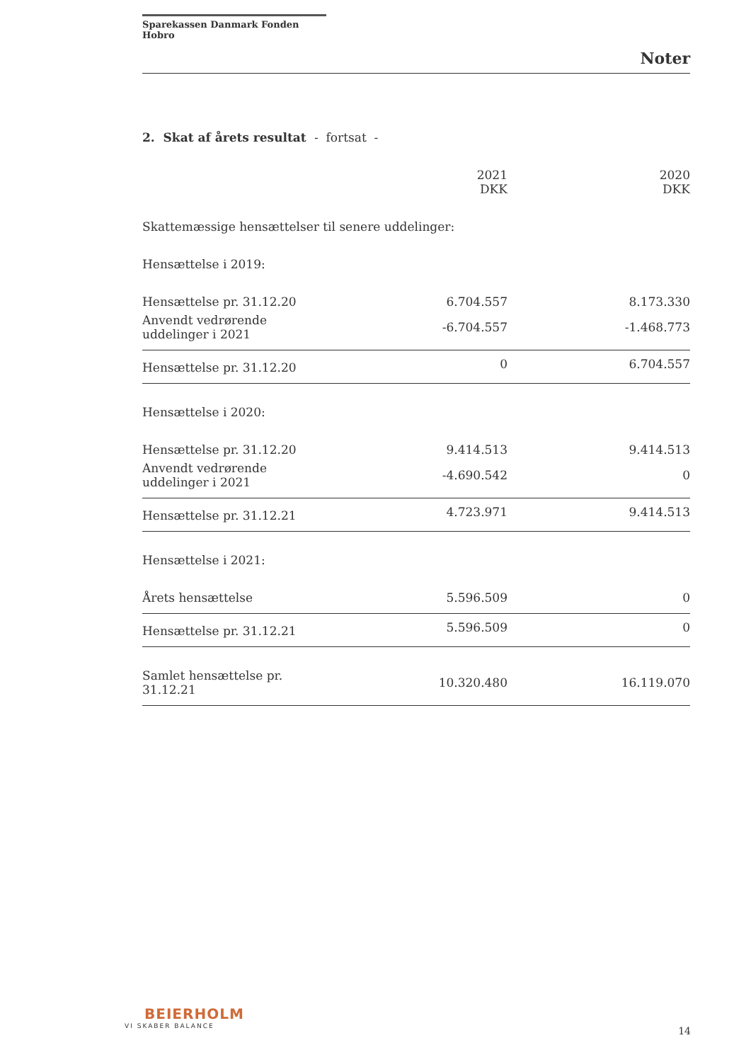Sparekassen Danmark Fonden Hobro
Noter
2. Skat af årets resultat - fortsat -
| | 2021 DKK | 2020 DKK |
| --- | --- | --- |
| Skattemæssige hensættelser til senere uddelinger: | | |
| Hensættelse i 2019: | | |
| Hensættelse pr. 31.12.20 | 6.704.557 | 8.173.330 |
| Anvendt vedrørende uddelinger i 2021 | -6.704.557 | -1.468.773 |
| Hensættelse pr. 31.12.20 | 0 | 6.704.557 |
| Hensættelse i 2020: | | |
| Hensættelse pr. 31.12.20 | 9.414.513 | 9.414.513 |
| Anvendt vedrørende uddelinger i 2021 | -4.690.542 | 0 |
| Hensættelse pr. 31.12.21 | 4.723.971 | 9.414.513 |
| Hensættelse i 2021: | | |
| Årets hensættelse | 5.596.509 | 0 |
| Hensættelse pr. 31.12.21 | 5.596.509 | 0 |
| Samlet hensættelse pr. 31.12.21 | 10.320.480 | 16.119.070 |
BEIERHOLM
VI SKABER BALANCE
14